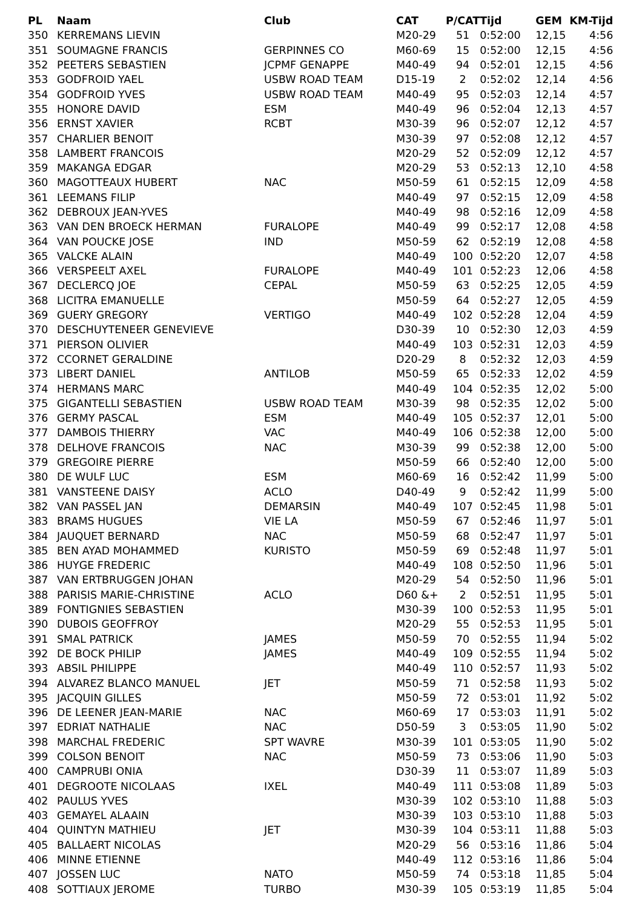| PL | Naam | Club | CAT | P/CAT | Tijd | GEM | KM-Tijd |
| --- | --- | --- | --- | --- | --- | --- | --- |
| 350 | KERREMANS LIEVIN | | M20-29 | 51 | 0:52:00 | 12,15 | 4:56 |
| 351 | SOUMAGNE FRANCIS | GERPINNES CO | M60-69 | 15 | 0:52:00 | 12,15 | 4:56 |
| 352 | PEETERS SEBASTIEN | JCPMF GENAPPE | M40-49 | 94 | 0:52:01 | 12,15 | 4:56 |
| 353 | GODFROID YAEL | USBW ROAD TEAM | D15-19 | 2 | 0:52:02 | 12,14 | 4:56 |
| 354 | GODFROID YVES | USBW ROAD TEAM | M40-49 | 95 | 0:52:03 | 12,14 | 4:57 |
| 355 | HONORE DAVID | ESM | M40-49 | 96 | 0:52:04 | 12,13 | 4:57 |
| 356 | ERNST XAVIER | RCBT | M30-39 | 96 | 0:52:07 | 12,12 | 4:57 |
| 357 | CHARLIER BENOIT | | M30-39 | 97 | 0:52:08 | 12,12 | 4:57 |
| 358 | LAMBERT FRANCOIS | | M20-29 | 52 | 0:52:09 | 12,12 | 4:57 |
| 359 | MAKANGA EDGAR | | M20-29 | 53 | 0:52:13 | 12,10 | 4:58 |
| 360 | MAGOTTEAUX HUBERT | NAC | M50-59 | 61 | 0:52:15 | 12,09 | 4:58 |
| 361 | LEEMANS FILIP | | M40-49 | 97 | 0:52:15 | 12,09 | 4:58 |
| 362 | DEBROUX JEAN-YVES | | M40-49 | 98 | 0:52:16 | 12,09 | 4:58 |
| 363 | VAN DEN BROECK HERMAN | FURALOPE | M40-49 | 99 | 0:52:17 | 12,08 | 4:58 |
| 364 | VAN POUCKE JOSE | IND | M50-59 | 62 | 0:52:19 | 12,08 | 4:58 |
| 365 | VALCKE ALAIN | | M40-49 | 100 | 0:52:20 | 12,07 | 4:58 |
| 366 | VERSPEELT AXEL | FURALOPE | M40-49 | 101 | 0:52:23 | 12,06 | 4:58 |
| 367 | DECLERCQ JOE | CEPAL | M50-59 | 63 | 0:52:25 | 12,05 | 4:59 |
| 368 | LICITRA EMANUELLE | | M50-59 | 64 | 0:52:27 | 12,05 | 4:59 |
| 369 | GUERY GREGORY | VERTIGO | M40-49 | 102 | 0:52:28 | 12,04 | 4:59 |
| 370 | DESCHUYTENEER GENEVIEVE | | D30-39 | 10 | 0:52:30 | 12,03 | 4:59 |
| 371 | PIERSON OLIVIER | | M40-49 | 103 | 0:52:31 | 12,03 | 4:59 |
| 372 | CCORNET GERALDINE | | D20-29 | 8 | 0:52:32 | 12,03 | 4:59 |
| 373 | LIBERT DANIEL | ANTILOB | M50-59 | 65 | 0:52:33 | 12,02 | 4:59 |
| 374 | HERMANS MARC | | M40-49 | 104 | 0:52:35 | 12,02 | 5:00 |
| 375 | GIGANTELLI SEBASTIEN | USBW ROAD TEAM | M30-39 | 98 | 0:52:35 | 12,02 | 5:00 |
| 376 | GERMY PASCAL | ESM | M40-49 | 105 | 0:52:37 | 12,01 | 5:00 |
| 377 | DAMBOIS THIERRY | VAC | M40-49 | 106 | 0:52:38 | 12,00 | 5:00 |
| 378 | DELHOVE FRANCOIS | NAC | M30-39 | 99 | 0:52:38 | 12,00 | 5:00 |
| 379 | GREGOIRE PIERRE | | M50-59 | 66 | 0:52:40 | 12,00 | 5:00 |
| 380 | DE WULF LUC | ESM | M60-69 | 16 | 0:52:42 | 11,99 | 5:00 |
| 381 | VANSTEENE DAISY | ACLO | D40-49 | 9 | 0:52:42 | 11,99 | 5:00 |
| 382 | VAN PASSEL JAN | DEMARSIN | M40-49 | 107 | 0:52:45 | 11,98 | 5:01 |
| 383 | BRAMS HUGUES | VIE LA | M50-59 | 67 | 0:52:46 | 11,97 | 5:01 |
| 384 | JAUQUET BERNARD | NAC | M50-59 | 68 | 0:52:47 | 11,97 | 5:01 |
| 385 | BEN AYAD MOHAMMED | KURISTO | M50-59 | 69 | 0:52:48 | 11,97 | 5:01 |
| 386 | HUYGE FREDERIC | | M40-49 | 108 | 0:52:50 | 11,96 | 5:01 |
| 387 | VAN ERTBRUGGEN JOHAN | | M20-29 | 54 | 0:52:50 | 11,96 | 5:01 |
| 388 | PARISIS MARIE-CHRISTINE | ACLO | D60 &+ | 2 | 0:52:51 | 11,95 | 5:01 |
| 389 | FONTIGNIES SEBASTIEN | | M30-39 | 100 | 0:52:53 | 11,95 | 5:01 |
| 390 | DUBOIS GEOFFROY | | M20-29 | 55 | 0:52:53 | 11,95 | 5:01 |
| 391 | SMAL PATRICK | JAMES | M50-59 | 70 | 0:52:55 | 11,94 | 5:02 |
| 392 | DE BOCK PHILIP | JAMES | M40-49 | 109 | 0:52:55 | 11,94 | 5:02 |
| 393 | ABSIL PHILIPPE | | M40-49 | 110 | 0:52:57 | 11,93 | 5:02 |
| 394 | ALVAREZ BLANCO MANUEL | JET | M50-59 | 71 | 0:52:58 | 11,93 | 5:02 |
| 395 | JACQUIN GILLES | | M50-59 | 72 | 0:53:01 | 11,92 | 5:02 |
| 396 | DE LEENER JEAN-MARIE | NAC | M60-69 | 17 | 0:53:03 | 11,91 | 5:02 |
| 397 | EDRIAT NATHALIE | NAC | D50-59 | 3 | 0:53:05 | 11,90 | 5:02 |
| 398 | MARCHAL FREDERIC | SPT WAVRE | M30-39 | 101 | 0:53:05 | 11,90 | 5:02 |
| 399 | COLSON BENOIT | NAC | M50-59 | 73 | 0:53:06 | 11,90 | 5:03 |
| 400 | CAMPRUBI ONIA | | D30-39 | 11 | 0:53:07 | 11,89 | 5:03 |
| 401 | DEGROOTE NICOLAAS | IXEL | M40-49 | 111 | 0:53:08 | 11,89 | 5:03 |
| 402 | PAULUS YVES | | M30-39 | 102 | 0:53:10 | 11,88 | 5:03 |
| 403 | GEMAYEL ALAAIN | | M30-39 | 103 | 0:53:10 | 11,88 | 5:03 |
| 404 | QUINTYN MATHIEU | JET | M30-39 | 104 | 0:53:11 | 11,88 | 5:03 |
| 405 | BALLAERT NICOLAS | | M20-29 | 56 | 0:53:16 | 11,86 | 5:04 |
| 406 | MINNE ETIENNE | | M40-49 | 112 | 0:53:16 | 11,86 | 5:04 |
| 407 | JOSSEN LUC | NATO | M50-59 | 74 | 0:53:18 | 11,85 | 5:04 |
| 408 | SOTTIAUX JEROME | TURBO | M30-39 | 105 | 0:53:19 | 11,85 | 5:04 |